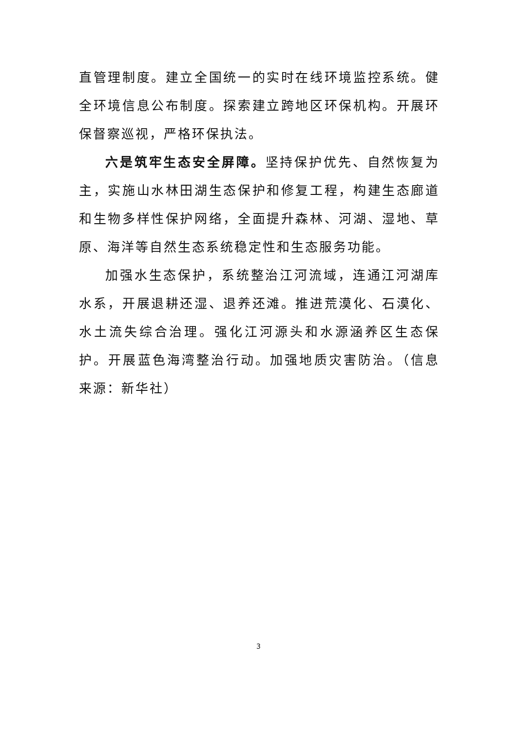直管理制度。建立全国统一的实时在线环境监控系统。健全环境信息公布制度。探索建立跨地区环保机构。开展环保督察巡视，严格环保执法。
六是筑牢生态安全屏障。坚持保护优先、自然恢复为主，实施山水林田湖生态保护和修复工程，构建生态廊道和生物多样性保护网络，全面提升森林、河湖、湿地、草原、海洋等自然生态系统稳定性和生态服务功能。
加强水生态保护，系统整治江河流域，连通江河湖库水系，开展退耕还湿、退养还滩。推进荒漠化、石漠化、水土流失综合治理。强化江河源头和水源涵养区生态保护。开展蓝色海湾整治行动。加强地质灾害防治。（信息来源：新华社）
3